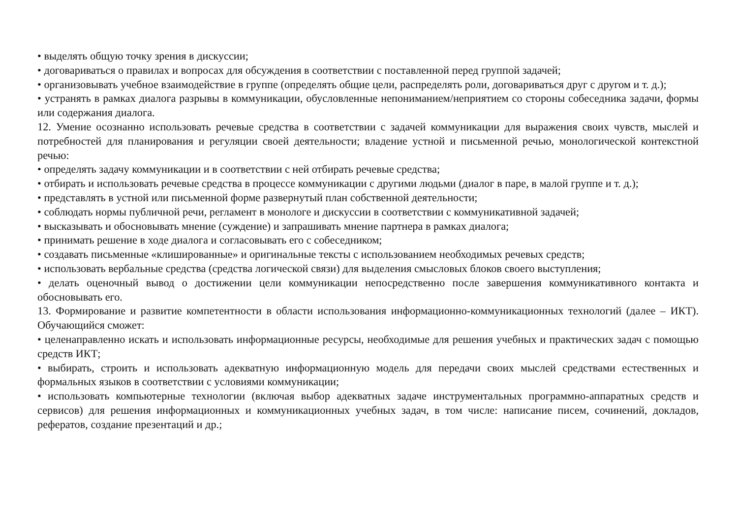• выделять общую точку зрения в дискуссии;
• договариваться о правилах и вопросах для обсуждения в соответствии с поставленной перед группой задачей;
• организовывать учебное взаимодействие в группе (определять общие цели, распределять роли, договариваться друг с другом и т. д.);
• устранять в рамках диалога разрывы в коммуникации, обусловленные непониманием/неприятием со стороны собеседника задачи, формы или содержания диалога.
12. Умение осознанно использовать речевые средства в соответствии с задачей коммуникации для выражения своих чувств, мыслей и потребностей для планирования и регуляции своей деятельности; владение устной и письменной речью, монологической контекстной речью:
• определять задачу коммуникации и в соответствии с ней отбирать речевые средства;
• отбирать и использовать речевые средства в процессе коммуникации с другими людьми (диалог в паре, в малой группе и т. д.);
• представлять в устной или письменной форме развернутый план собственной деятельности;
• соблюдать нормы публичной речи, регламент в монологе и дискуссии в соответствии с коммуникативной задачей;
• высказывать и обосновывать мнение (суждение) и запрашивать мнение партнера в рамках диалога;
• принимать решение в ходе диалога и согласовывать его с собеседником;
• создавать письменные «клишированные» и оригинальные тексты с использованием необходимых речевых средств;
• использовать вербальные средства (средства логической связи) для выделения смысловых блоков своего выступления;
• делать оценочный вывод о достижении цели коммуникации непосредственно после завершения коммуникативного контакта и обосновывать его.
13. Формирование и развитие компетентности в области использования информационно-коммуникационных технологий (далее – ИКТ). Обучающийся сможет:
• целенаправленно искать и использовать информационные ресурсы, необходимые для решения учебных и практических задач с помощью средств ИКТ;
• выбирать, строить и использовать адекватную информационную модель для передачи своих мыслей средствами естественных и формальных языков в соответствии с условиями коммуникации;
• использовать компьютерные технологии (включая выбор адекватных задаче инструментальных программно-аппаратных средств и сервисов) для решения информационных и коммуникационных учебных задач, в том числе: написание писем, сочинений, докладов, рефератов, создание презентаций и др.;